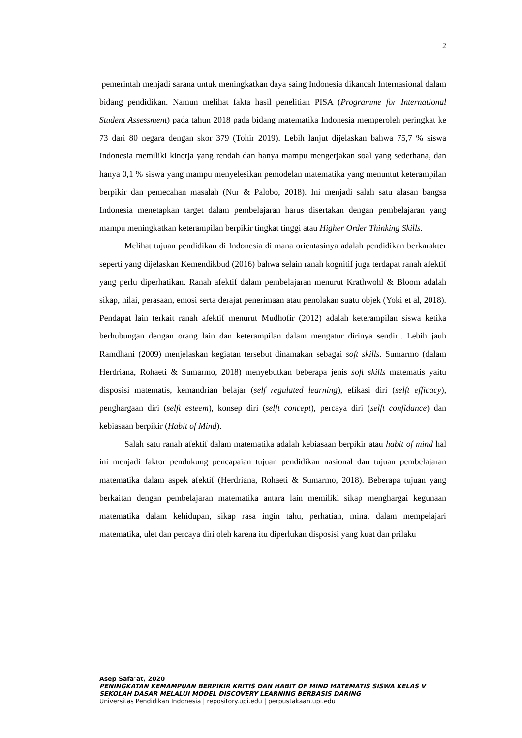2
pemerintah menjadi sarana untuk meningkatkan daya saing Indonesia dikancah Internasional dalam bidang pendidikan. Namun melihat fakta hasil penelitian PISA (Programme for International Student Assessment) pada tahun 2018 pada bidang matematika Indonesia memperoleh peringkat ke 73 dari 80 negara dengan skor 379 (Tohir 2019). Lebih lanjut dijelaskan bahwa 75,7 % siswa Indonesia memiliki kinerja yang rendah dan hanya mampu mengerjakan soal yang sederhana, dan hanya 0,1 % siswa yang mampu menyelesikan pemodelan matematika yang menuntut keterampilan berpikir dan pemecahan masalah (Nur & Palobo, 2018). Ini menjadi salah satu alasan bangsa Indonesia menetapkan target dalam pembelajaran harus disertakan dengan pembelajaran yang mampu meningkatkan keterampilan berpikir tingkat tinggi atau Higher Order Thinking Skills.
Melihat tujuan pendidikan di Indonesia di mana orientasinya adalah pendidikan berkarakter seperti yang dijelaskan Kemendikbud (2016) bahwa selain ranah kognitif juga terdapat ranah afektif yang perlu diperhatikan. Ranah afektif dalam pembelajaran menurut Krathwohl & Bloom adalah sikap, nilai, perasaan, emosi serta derajat penerimaan atau penolakan suatu objek (Yoki et al, 2018). Pendapat lain terkait ranah afektif menurut Mudhofir (2012) adalah keterampilan siswa ketika berhubungan dengan orang lain dan keterampilan dalam mengatur dirinya sendiri. Lebih jauh Ramdhani (2009) menjelaskan kegiatan tersebut dinamakan sebagai soft skills. Sumarmo (dalam Herdriana, Rohaeti & Sumarmo, 2018) menyebutkan beberapa jenis soft skills matematis yaitu disposisi matematis, kemandrian belajar (self regulated learning), efikasi diri (selft efficacy), penghargaan diri (selft esteem), konsep diri (selft concept), percaya diri (selft confidance) dan kebiasaan berpikir (Habit of Mind).
Salah satu ranah afektif dalam matematika adalah kebiasaan berpikir atau habit of mind hal ini menjadi faktor pendukung pencapaian tujuan pendidikan nasional dan tujuan pembelajaran matematika dalam aspek afektif (Herdriana, Rohaeti & Sumarmo, 2018). Beberapa tujuan yang berkaitan dengan pembelajaran matematika antara lain memiliki sikap menghargai kegunaan matematika dalam kehidupan, sikap rasa ingin tahu, perhatian, minat dalam mempelajari matematika, ulet dan percaya diri oleh karena itu diperlukan disposisi yang kuat dan prilaku
Asep Safa’at, 2020
PENINGKATAN KEMAMPUAN BERPIKIR KRITIS DAN HABIT OF MIND MATEMATIS SISWA KELAS V SEKOLAH DASAR MELALUI MODEL DISCOVERY LEARNING BERBASIS DARING
Universitas Pendidikan Indonesia | repository.upi.edu | perpustakaan.upi.edu